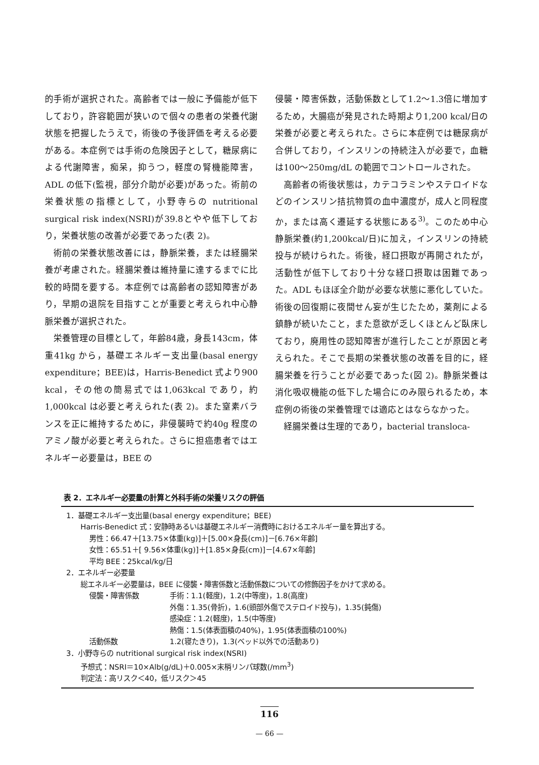的手術が選択された。高齢者では一般に予備能が低下しており，許容範囲が狭いので個々の患者の栄養代謝状態を把握したうえで，術後の予後評価を考える必要がある。本症例では手術の危険因子として，糖尿病による代謝障害，痴呆，抑うつ，軽度の腎機能障害，ADL の低下(監視，部分介助が必要)があった。術前の栄養状態の指標として，小野寺らの nutritional surgical risk index(NSRI)が39.8とやや低下しており，栄養状態の改善が必要であった(表 2)。
術前の栄養状態改善には，静脈栄養，または経腸栄養が考慮された。経腸栄養は維持量に達するまでに比較的時間を要する。本症例では高齢者の認知障害があり，早期の退院を目指すことが重要と考えられ中心静脈栄養が選択された。
栄養管理の目標として，年齢84歳，身長143cm，体重41kg から，基礎エネルギー支出量(basal energy expenditure；BEE)は，Harris-Benedict 式より900 kcal，その他の簡易式では1,063kcal であり，約1,000kcal は必要と考えられた(表 2)。また窒素バランスを正に維持するために，非侵襲時で約40g 程度のアミノ酸が必要と考えられた。さらに担癌患者ではエネルギー必要量は，BEE の
侵襲・障害係数，活動係数として1.2〜1.3倍に増加するため，大腸癌が発見された時期より1,200 kcal/日の栄養が必要と考えられた。さらに本症例では糖尿病が合併しており，インスリンの持続注入が必要で，血糖は100〜250mg/dL の範囲でコントロールされた。
高齢者の術後状態は，カテコラミンやステロイドなどのインスリン拮抗物質の血中濃度が，成人と同程度か，または高く遷延する状態にある<sup>3)</sup>。このため中心静脈栄養(約1,200kcal/日)に加え，インスリンの持続投与が続けられた。術後，経口摂取が再開されたが，活動性が低下しており十分な経口摂取は困難であった。ADL もほぼ全介助が必要な状態に悪化していた。術後の回復期に夜間せん妄が生じたため，薬剤による鎮静が続いたこと，また意欲が乏しくほとんど臥床しており，廃用性の認知障害が進行したことが原因と考えられた。そこで長期の栄養状態の改善を目的に，経腸栄養を行うことが必要であった(図 2)。静脈栄養は消化吸収機能の低下した場合にのみ限られるため，本症例の術後の栄養管理では適応とはならなかった。
経腸栄養は生理的であり，bacterial transloca-
表 2．エネルギー必要量の計算と外科手術の栄養リスクの評価
1．基礎エネルギー支出量(basal energy expenditure；BEE)
Harris-Benedict 式：安静時あるいは基礎エネルギー消費時におけるエネルギー量を算出する。
男性：66.47＋[13.75×体重(kg)]＋[5.00×身長(cm)]－[6.76×年齢]
女性：65.51＋[ 9.56×体重(kg)]＋[1.85×身長(cm)]－[4.67×年齢]
平均 BEE：25kcal/kg/日
2．エネルギー必要量
総エネルギー必要量は，BEE に侵襲・障害係数と活動係数についての修飾因子をかけて求める。
侵襲・障害係数 手術：1.1(軽度)，1.2(中等度)，1.8(高度)
外傷：1.35(骨折)，1.6(頭部外傷でステロイド投与)，1.35(鈍傷)
感染症：1.2(軽度)，1.5(中等度)
熱傷：1.5(体表面積の40%)，1.95(体表面積の100%)
活動係数 1.2(寝たきり)，1.3(ベッド以外での活動あり)
3．小野寺らの nutritional surgical risk index(NSRI)
予想式：NSRI＝10×Alb(g/dL)＋0.005×末梢リンパ球数(/mm<sup>3</sup>)
判定法：高リスク＜40，低リスク＞45
116
— 66 —